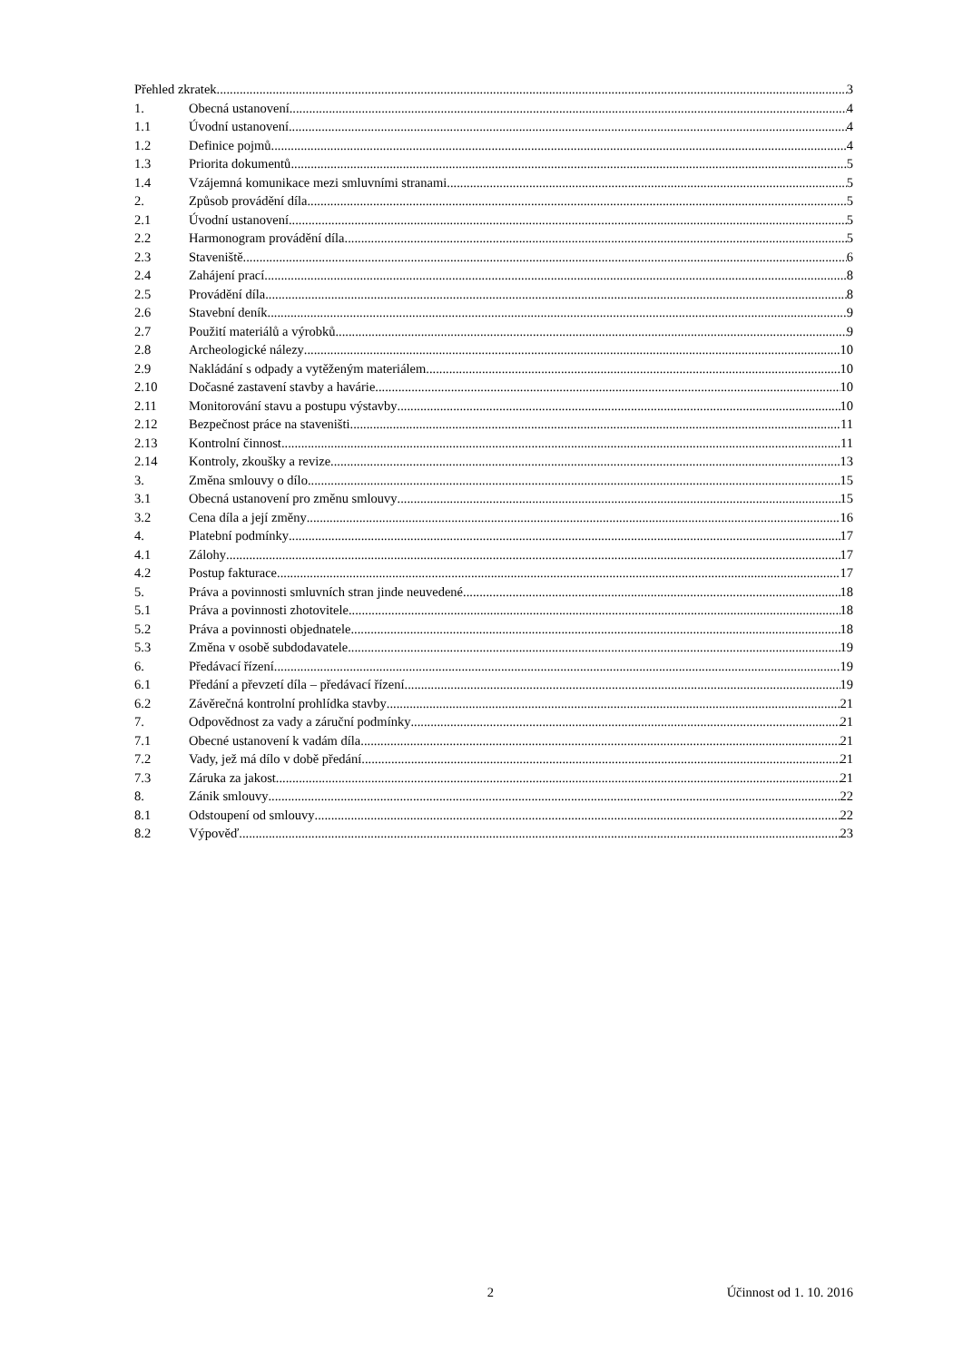Přehled zkratek 3
1. Obecná ustanovení 4
1.1 Úvodní ustanovení 4
1.2 Definice pojmů 4
1.3 Priorita dokumentů 5
1.4 Vzájemná komunikace mezi smluvními stranami 5
2. Způsob provádění díla 5
2.1 Úvodní ustanovení 5
2.2 Harmonogram provádění díla 5
2.3 Staveniště 6
2.4 Zahájení prací 8
2.5 Provádění díla 8
2.6 Stavební deník 9
2.7 Použití materiálů a výrobků 9
2.8 Archeologické nálezy 10
2.9 Nakládání s odpady a vytěženým materiálem 10
2.10 Dočasné zastavení stavby a havárie 10
2.11 Monitorování stavu a postupu výstavby 10
2.12 Bezpečnost práce na staveništi 11
2.13 Kontrolní činnost 11
2.14 Kontroly, zkoušky a revize 13
3. Změna smlouvy o dílo 15
3.1 Obecná ustanovení pro změnu smlouvy 15
3.2 Cena díla a její změny 16
4. Platební podmínky 17
4.1 Zálohy 17
4.2 Postup fakturace 17
5. Práva a povinnosti smluvních stran jinde neuvedené 18
5.1 Práva a povinnosti zhotovitele 18
5.2 Práva a povinnosti objednatele 18
5.3 Změna v osobě subdodavatele 19
6. Předávací řízení 19
6.1 Předání a převzetí díla – předávací řízení 19
6.2 Závěrečná kontrolní prohlídka stavby 21
7. Odpovědnost za vady a záruční podmínky 21
7.1 Obecné ustanovení k vadám díla 21
7.2 Vady, jež má dílo v době předání 21
7.3 Záruka za jakost 21
8. Zánik smlouvy 22
8.1 Odstoupení od smlouvy 22
8.2 Výpověď 23
2 Účinnost od 1. 10. 2016